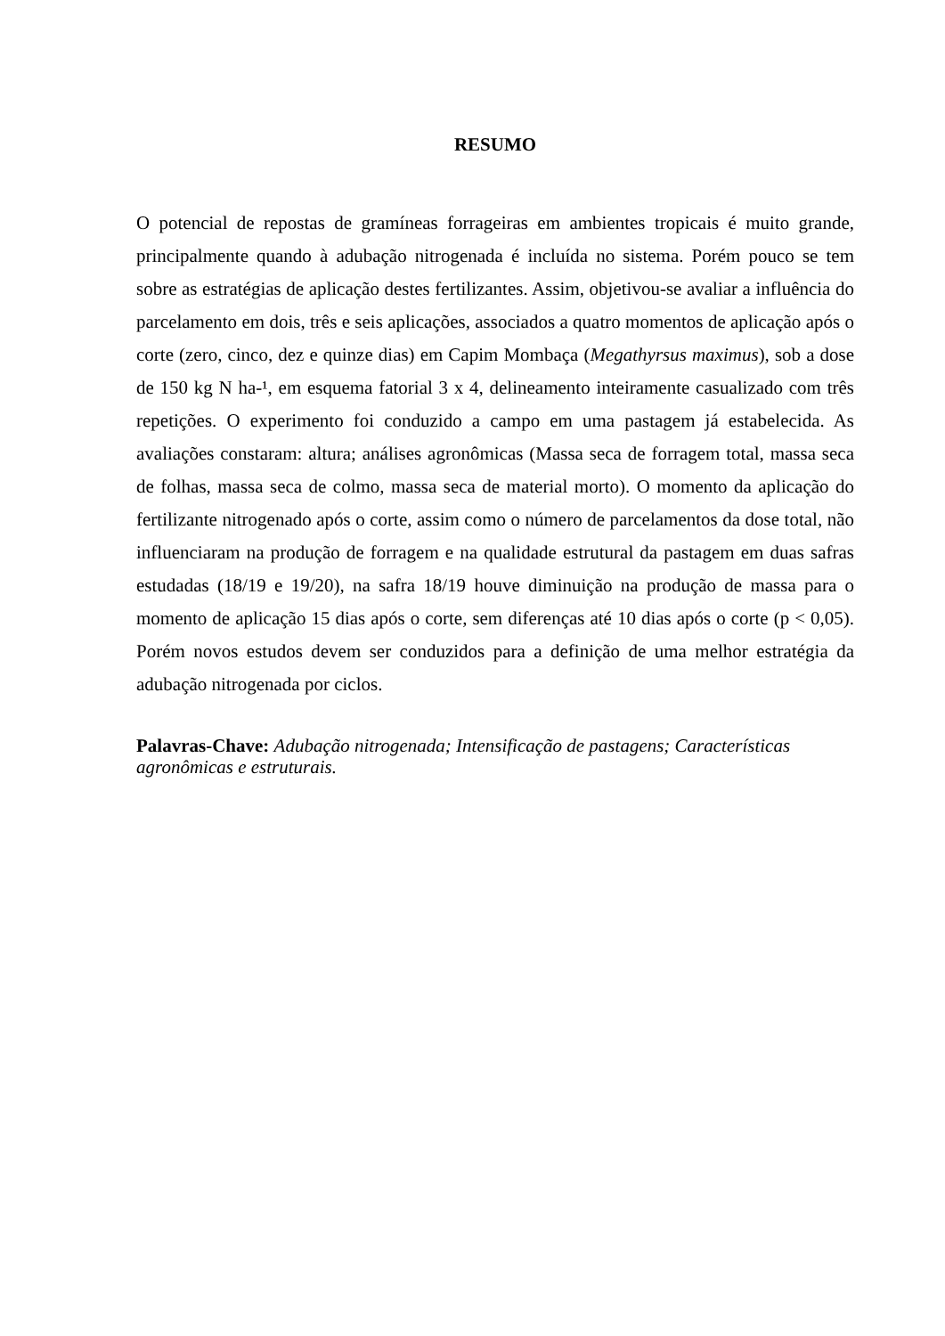RESUMO
O potencial de repostas de gramíneas forrageiras em ambientes tropicais é muito grande, principalmente quando à adubação nitrogenada é incluída no sistema. Porém pouco se tem sobre as estratégias de aplicação destes fertilizantes. Assim, objetivou-se avaliar a influência do parcelamento em dois, três e seis aplicações, associados a quatro momentos de aplicação após o corte (zero, cinco, dez e quinze dias) em Capim Mombaça (Megathyrsus maximus), sob a dose de 150 kg N ha-¹, em esquema fatorial 3 x 4, delineamento inteiramente casualizado com três repetições. O experimento foi conduzido a campo em uma pastagem já estabelecida. As avaliações constaram: altura; análises agronômicas (Massa seca de forragem total, massa seca de folhas, massa seca de colmo, massa seca de material morto). O momento da aplicação do fertilizante nitrogenado após o corte, assim como o número de parcelamentos da dose total, não influenciaram na produção de forragem e na qualidade estrutural da pastagem em duas safras estudadas (18/19 e 19/20), na safra 18/19 houve diminuição na produção de massa para o momento de aplicação 15 dias após o corte, sem diferenças até 10 dias após o corte (p < 0,05). Porém novos estudos devem ser conduzidos para a definição de uma melhor estratégia da adubação nitrogenada por ciclos.
Palavras-Chave: Adubação nitrogenada; Intensificação de pastagens; Características
agronômicas e estruturais.